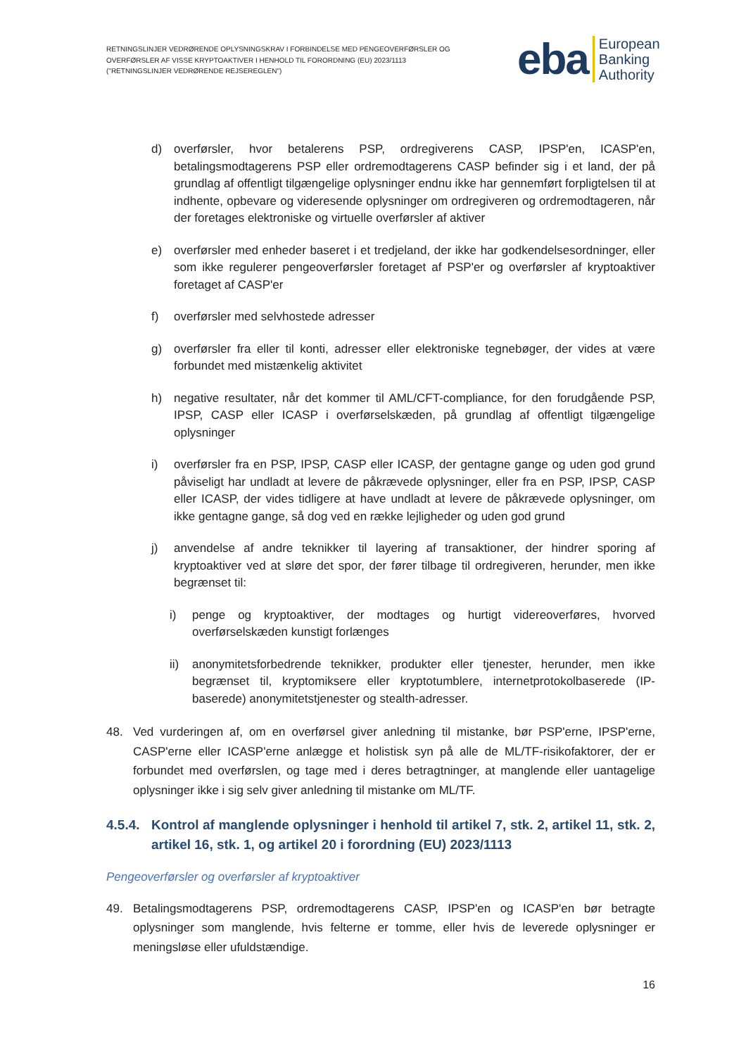RETNINGSLINJER VEDRØRENDE OPLYSNINGSKRAV I FORBINDELSE MED PENGEOVERFØRSLER OG OVERFØRSLER AF VISSE KRYPTOAKTIVER I HENHOLD TIL FORORDNING (EU) 2023/1113 ("RETNINGSLINJER VEDRØRENDE REJSEREGLEN")
eba European
Banking
Authority
d) overførsler, hvor betalerens PSP, ordregiverens CASP, IPSP'en, ICASP'en, betalingsmodtagerens PSP eller ordremodtagerens CASP befinder sig i et land, der på grundlag af offentligt tilgængelige oplysninger endnu ikke har gennemført forpligtelsen til at indhente, opbevare og videresende oplysninger om ordregiveren og ordremodtageren, når der foretages elektroniske og virtuelle overførsler af aktiver
e) overførsler med enheder baseret i et tredjeland, der ikke har godkendelsesordninger, eller som ikke regulerer pengeoverførsler foretaget af PSP'er og overførsler af kryptoaktiver foretaget af CASP'er
f) overførsler med selvhostede adresser
g) overførsler fra eller til konti, adresser eller elektroniske tegnebøger, der vides at være forbundet med mistænkelig aktivitet
h) negative resultater, når det kommer til AML/CFT-compliance, for den forudgående PSP, IPSP, CASP eller ICASP i overførselskæden, på grundlag af offentligt tilgængelige oplysninger
i) overførsler fra en PSP, IPSP, CASP eller ICASP, der gentagne gange og uden god grund påviseligt har undladt at levere de påkrævede oplysninger, eller fra en PSP, IPSP, CASP eller ICASP, der vides tidligere at have undladt at levere de påkrævede oplysninger, om ikke gentagne gange, så dog ved en række lejligheder og uden god grund
j) anvendelse af andre teknikker til layering af transaktioner, der hindrer sporing af kryptoaktiver ved at sløre det spor, der fører tilbage til ordregiveren, herunder, men ikke begrænset til:
i) penge og kryptoaktiver, der modtages og hurtigt videreoverføres, hvorved overførselskæden kunstigt forlænges
ii) anonymitetsforbedrende teknikker, produkter eller tjenester, herunder, men ikke begrænset til, kryptomiksere eller kryptotumblere, internetprotokolbaserede (IP-baserede) anonymitetstjenester og stealth-adresser.
48. Ved vurderingen af, om en overførsel giver anledning til mistanke, bør PSP'erne, IPSP'erne, CASP'erne eller ICASP'erne anlægge et holistisk syn på alle de ML/TF-risikofaktorer, der er forbundet med overførslen, og tage med i deres betragtninger, at manglende eller uantagelige oplysninger ikke i sig selv giver anledning til mistanke om ML/TF.
4.5.4. Kontrol af manglende oplysninger i henhold til artikel 7, stk. 2, artikel 11, stk. 2, artikel 16, stk. 1, og artikel 20 i forordning (EU) 2023/1113
Pengeoverførsler og overførsler af kryptoaktiver
49. Betalingsmodtagerens PSP, ordremodtagerens CASP, IPSP'en og ICASP'en bør betragte oplysninger som manglende, hvis felterne er tomme, eller hvis de leverede oplysninger er meningsløse eller ufuldstændige.
16